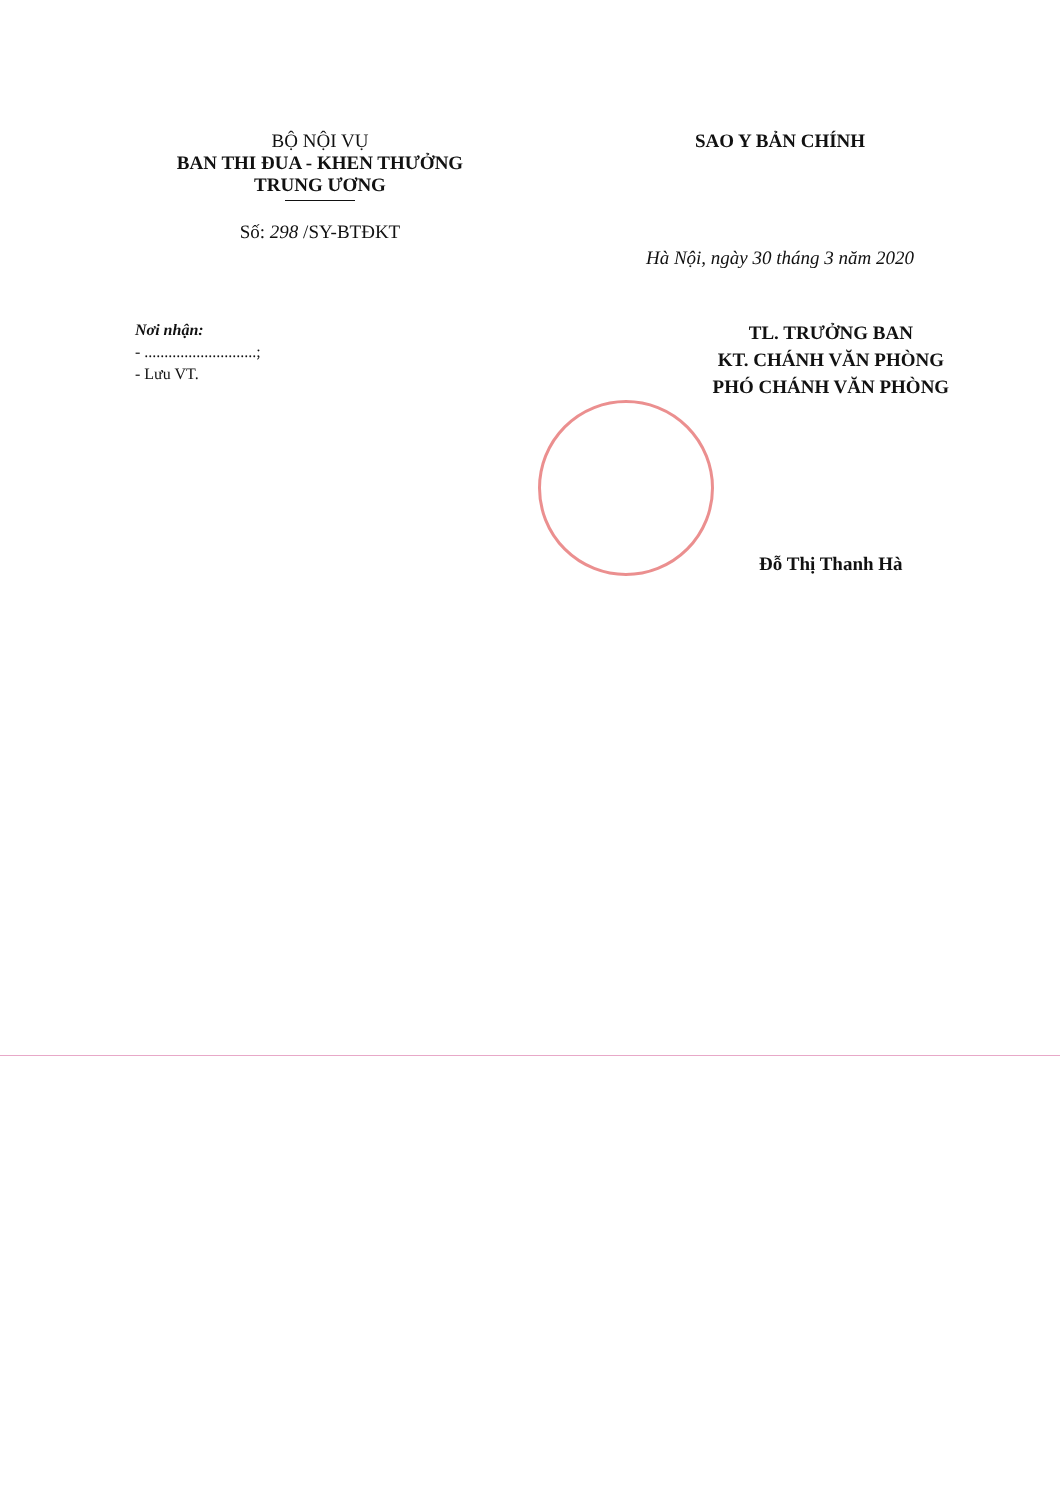BỘ NỘI VỤ
BAN THI ĐUA - KHEN THƯỞNG
TRUNG ƯƠNG
Số: 298 /SY-BTĐKT
SAO Y BẢN CHÍNH
Hà Nội, ngày 30 tháng 3 năm 2020
Nơi nhận:
- ............................;
- Lưu VT.
TL. TRƯỞNG BAN
KT. CHÁNH VĂN PHÒNG
PHÓ CHÁNH VĂN PHÒNG
Đỗ Thị Thanh Hà